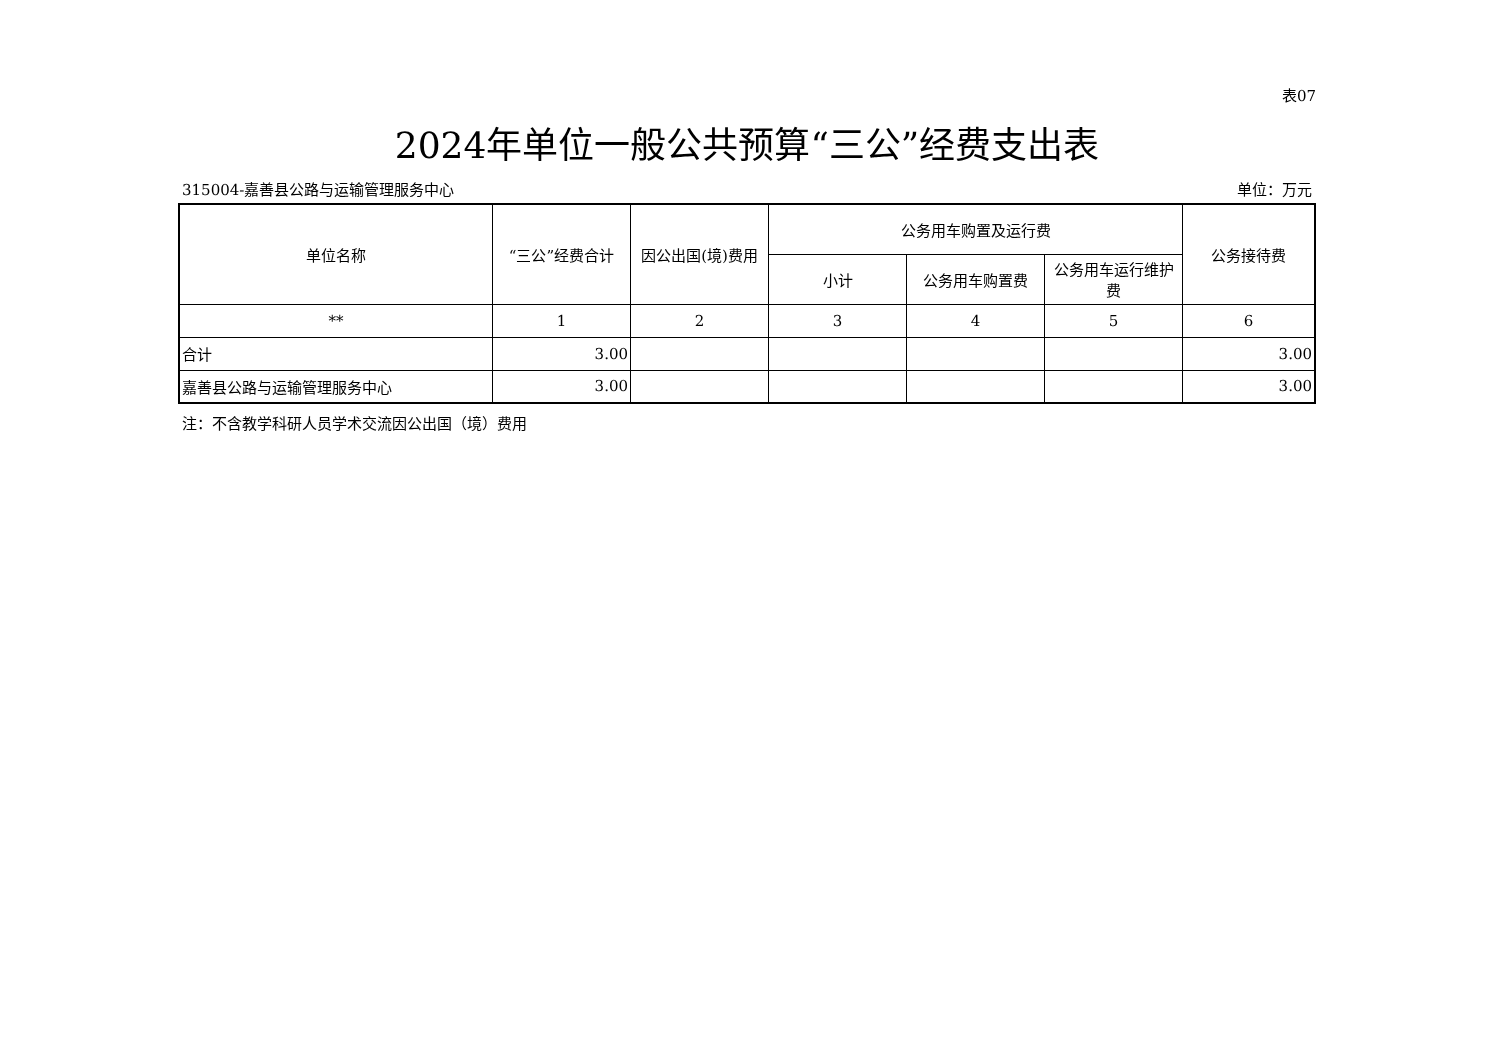表07
2024年单位一般公共预算“三公”经费支出表
315004-嘉善县公路与运输管理服务中心 单位：万元
| 单位名称 | “三公”经费合计 | 因公出国(境)费用 | 公务用车购置及运行费 | | | 公务接待费 |
| --- | --- | --- | --- | --- | --- | --- |
| | | | 小计 | 公务用车购置费 | 公务用车运行维护费 | |
| ** | 1 | 2 | 3 | 4 | 5 | 6 |
| 合计 | 3.00 | | | | | 3.00 |
| 嘉善县公路与运输管理服务中心 | 3.00 | | | | | 3.00 |
注：不含教学科研人员学术交流因公出国（境）费用